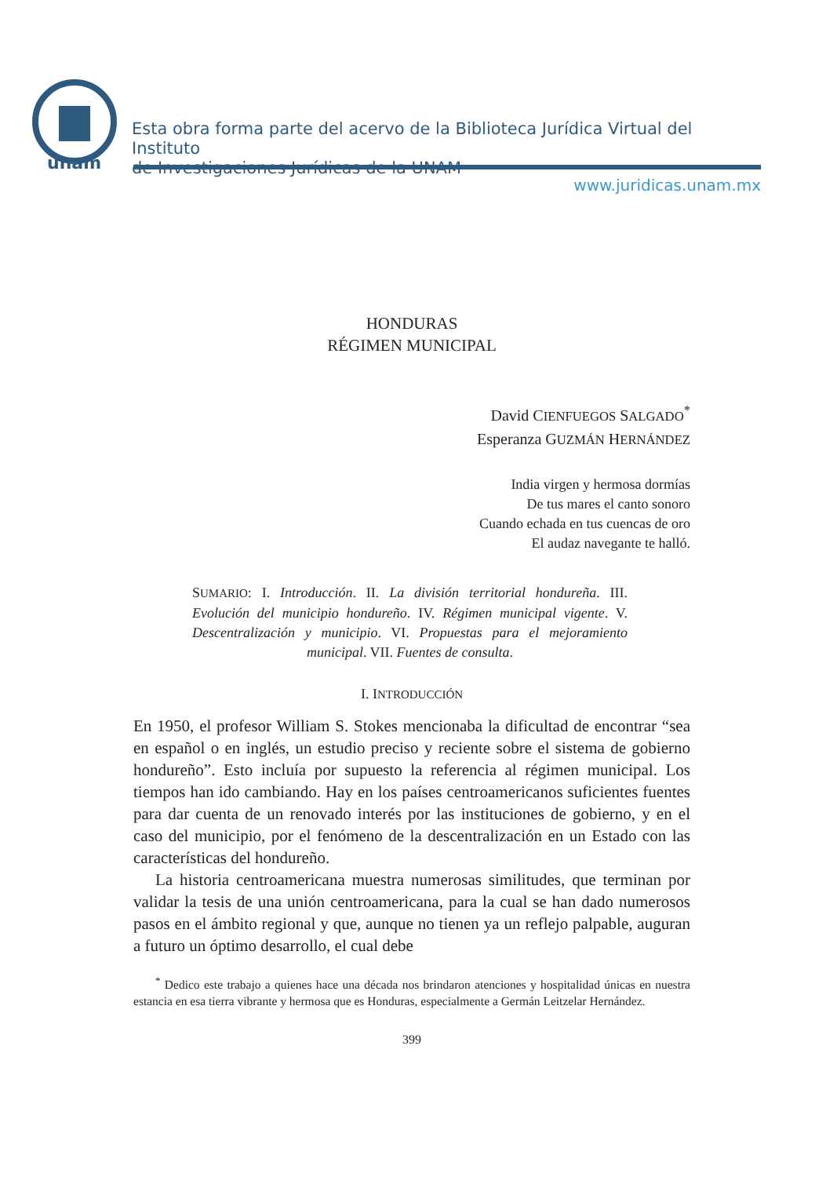unam
Esta obra forma parte del acervo de la Biblioteca Jurídica Virtual del Instituto
de Investigaciones Jurídicas de la UNAM
www.juridicas.unam.mx
HONDURAS
RÉGIMEN MUNICIPAL
David CIENFUEGOS SALGADO<sup>*</sup>
Esperanza GUZMÁN HERNÁNDEZ
India virgen y hermosa dormías
De tus mares el canto sonoro
Cuando echada en tus cuencas de oro
El audaz navegante te halló.
SUMARIO: I. Introducción. II. La división territorial hondureña. III. Evolución del municipio hondureño. IV. Régimen municipal vigente. V. Descentralización y municipio. VI. Propuestas para el mejoramiento municipal. VII. Fuentes de consulta.
I. INTRODUCCIÓN
En 1950, el profesor William S. Stokes mencionaba la dificultad de encontrar “sea en español o en inglés, un estudio preciso y reciente sobre el sistema de gobierno hondureño”. Esto incluía por supuesto la referencia al régimen municipal. Los tiempos han ido cambiando. Hay en los países centroamericanos suficientes fuentes para dar cuenta de un renovado interés por las instituciones de gobierno, y en el caso del municipio, por el fenómeno de la descentralización en un Estado con las características del hondureño.
La historia centroamericana muestra numerosas similitudes, que terminan por validar la tesis de una unión centroamericana, para la cual se han dado numerosos pasos en el ámbito regional y que, aunque no tienen ya un reflejo palpable, auguran a futuro un óptimo desarrollo, el cual debe
<sup>*</sup> Dedico este trabajo a quienes hace una década nos brindaron atenciones y hospitalidad únicas en nuestra estancia en esa tierra vibrante y hermosa que es Honduras, especialmente a Germán Leitzelar Hernández.
399